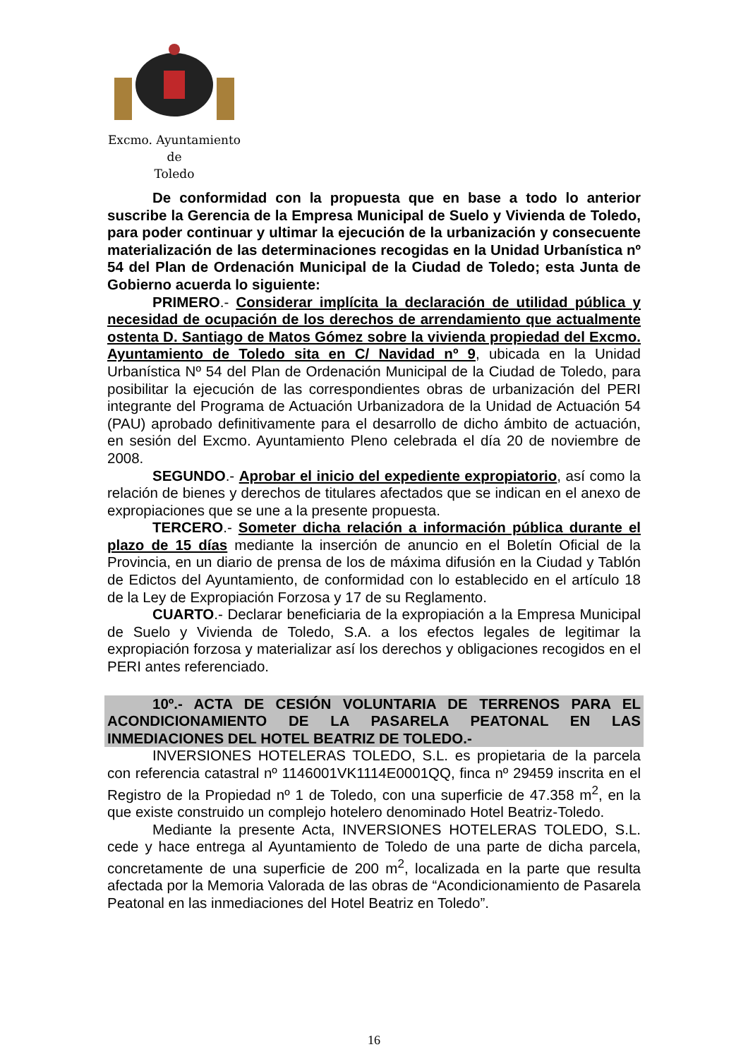Excmo. Ayuntamiento
de
Toledo
De conformidad con la propuesta que en base a todo lo anterior suscribe la Gerencia de la Empresa Municipal de Suelo y Vivienda de Toledo, para poder continuar y ultimar la ejecución de la urbanización y consecuente materialización de las determinaciones recogidas en la Unidad Urbanística nº 54 del Plan de Ordenación Municipal de la Ciudad de Toledo; esta Junta de Gobierno acuerda lo siguiente:
PRIMERO.- Considerar implícita la declaración de utilidad pública y necesidad de ocupación de los derechos de arrendamiento que actualmente ostenta D. Santiago de Matos Gómez sobre la vivienda propiedad del Excmo. Ayuntamiento de Toledo sita en C/ Navidad nº 9, ubicada en la Unidad Urbanística Nº 54 del Plan de Ordenación Municipal de la Ciudad de Toledo, para posibilitar la ejecución de las correspondientes obras de urbanización del PERI integrante del Programa de Actuación Urbanizadora de la Unidad de Actuación 54 (PAU) aprobado definitivamente para el desarrollo de dicho ámbito de actuación, en sesión del Excmo. Ayuntamiento Pleno celebrada el día 20 de noviembre de 2008.
SEGUNDO.- Aprobar el inicio del expediente expropiatorio, así como la relación de bienes y derechos de titulares afectados que se indican en el anexo de expropiaciones que se une a la presente propuesta.
TERCERO.- Someter dicha relación a información pública durante el plazo de 15 días mediante la inserción de anuncio en el Boletín Oficial de la Provincia, en un diario de prensa de los de máxima difusión en la Ciudad y Tablón de Edictos del Ayuntamiento, de conformidad con lo establecido en el artículo 18 de la Ley de Expropiación Forzosa y 17 de su Reglamento.
CUARTO.- Declarar beneficiaria de la expropiación a la Empresa Municipal de Suelo y Vivienda de Toledo, S.A. a los efectos legales de legitimar la expropiación forzosa y materializar así los derechos y obligaciones recogidos en el PERI antes referenciado.
10º.- ACTA DE CESIÓN VOLUNTARIA DE TERRENOS PARA EL ACONDICIONAMIENTO DE LA PASARELA PEATONAL EN LAS INMEDIACIONES DEL HOTEL BEATRIZ DE TOLEDO.-
INVERSIONES HOTELERAS TOLEDO, S.L. es propietaria de la parcela con referencia catastral nº 1146001VK1114E0001QQ, finca nº 29459 inscrita en el Registro de la Propiedad nº 1 de Toledo, con una superficie de 47.358 m<sup>2</sup>, en la que existe construido un complejo hotelero denominado Hotel Beatriz-Toledo.
Mediante la presente Acta, INVERSIONES HOTELERAS TOLEDO, S.L. cede y hace entrega al Ayuntamiento de Toledo de una parte de dicha parcela, concretamente de una superficie de 200 m<sup>2</sup>, localizada en la parte que resulta afectada por la Memoria Valorada de las obras de “Acondicionamiento de Pasarela Peatonal en las inmediaciones del Hotel Beatriz en Toledo”.
16